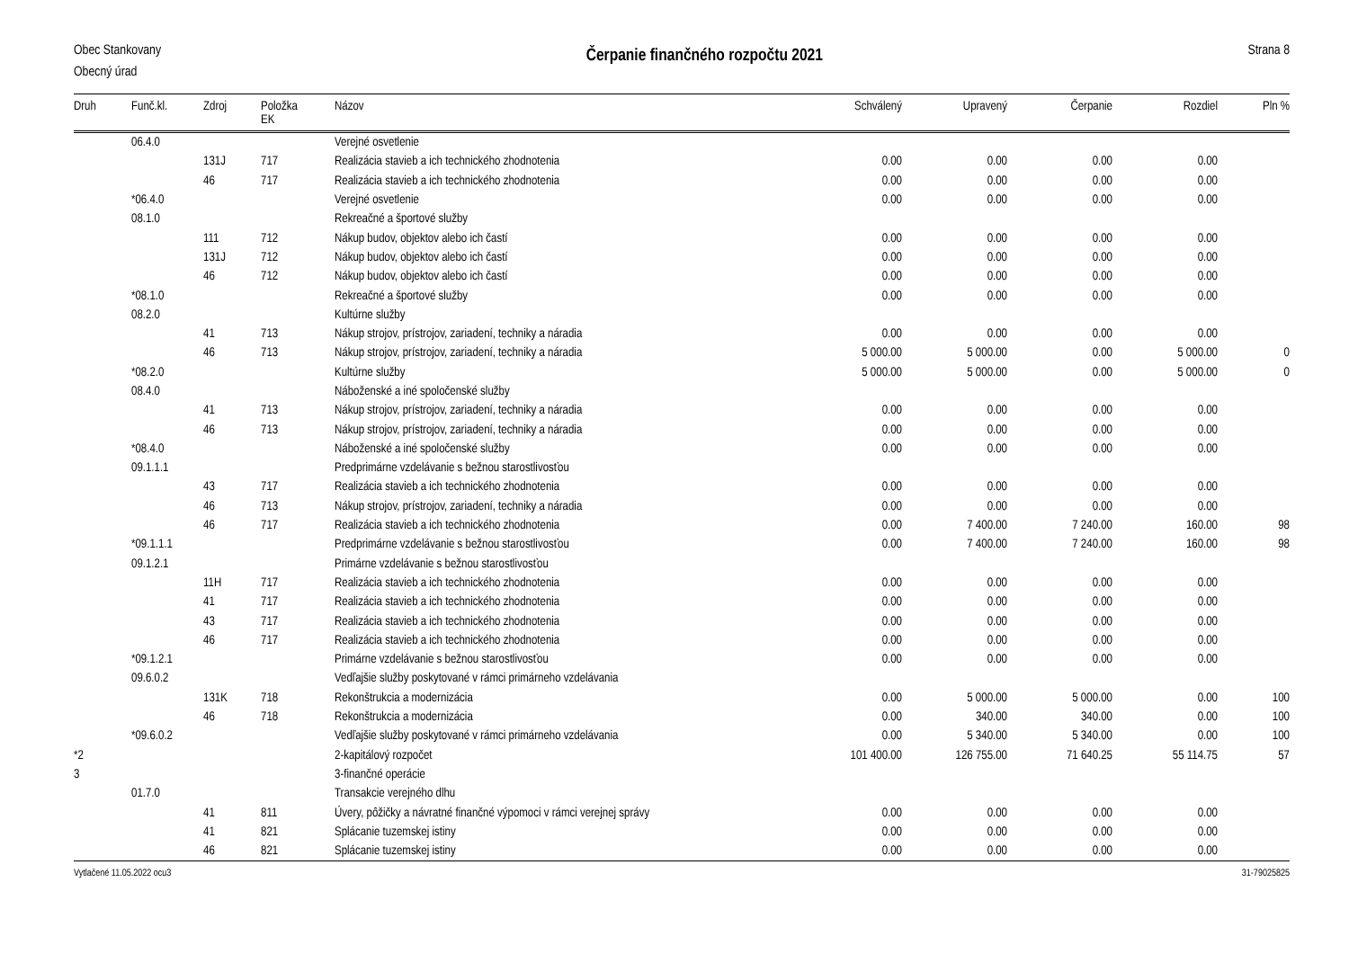Obec Stankovany
Obecný úrad
Čerpanie finančného rozpočtu 2021
Strana 8
| Druh | Funč.kl. | Zdroj | Položka EK | Názov | Schválený | Upravený | Čerpanie | Rozdiel | Pln % |
| --- | --- | --- | --- | --- | --- | --- | --- | --- | --- |
| | 06.4.0 | | | Verejné osvetlenie | | | | | |
| | | 131J | 717 | Realizácia stavieb a ich technického zhodnotenia | 0.00 | 0.00 | 0.00 | 0.00 | |
| | | 46 | 717 | Realizácia stavieb a ich technického zhodnotenia | 0.00 | 0.00 | 0.00 | 0.00 | |
| | *06.4.0 | | | Verejné osvetlenie | 0.00 | 0.00 | 0.00 | 0.00 | |
| | 08.1.0 | | | Rekreačné a športové služby | | | | | |
| | | 111 | 712 | Nákup budov, objektov alebo ich častí | 0.00 | 0.00 | 0.00 | 0.00 | |
| | | 131J | 712 | Nákup budov, objektov alebo ich častí | 0.00 | 0.00 | 0.00 | 0.00 | |
| | | 46 | 712 | Nákup budov, objektov alebo ich častí | 0.00 | 0.00 | 0.00 | 0.00 | |
| | *08.1.0 | | | Rekreačné a športové služby | 0.00 | 0.00 | 0.00 | 0.00 | |
| | 08.2.0 | | | Kultúrne služby | | | | | |
| | | 41 | 713 | Nákup strojov, prístrojov, zariadení, techniky a náradia | 0.00 | 0.00 | 0.00 | 0.00 | |
| | | 46 | 713 | Nákup strojov, prístrojov, zariadení, techniky a náradia | 5 000.00 | 5 000.00 | 0.00 | 5 000.00 | 0 |
| | *08.2.0 | | | Kultúrne služby | 5 000.00 | 5 000.00 | 0.00 | 5 000.00 | 0 |
| | 08.4.0 | | | Náboženské a iné spoločenské služby | | | | | |
| | | 41 | 713 | Nákup strojov, prístrojov, zariadení, techniky a náradia | 0.00 | 0.00 | 0.00 | 0.00 | |
| | | 46 | 713 | Nákup strojov, prístrojov, zariadení, techniky a náradia | 0.00 | 0.00 | 0.00 | 0.00 | |
| | *08.4.0 | | | Náboženské a iné spoločenské služby | 0.00 | 0.00 | 0.00 | 0.00 | |
| | 09.1.1.1 | | | Predprimárne vzdelávanie s bežnou starostlivosťou | | | | | |
| | | 43 | 717 | Realizácia stavieb a ich technického zhodnotenia | 0.00 | 0.00 | 0.00 | 0.00 | |
| | | 46 | 713 | Nákup strojov, prístrojov, zariadení, techniky a náradia | 0.00 | 0.00 | 0.00 | 0.00 | |
| | | 46 | 717 | Realizácia stavieb a ich technického zhodnotenia | 0.00 | 7 400.00 | 7 240.00 | 160.00 | 98 |
| | *09.1.1.1 | | | Predprimárne vzdelávanie s bežnou starostlivosťou | 0.00 | 7 400.00 | 7 240.00 | 160.00 | 98 |
| | 09.1.2.1 | | | Primárne vzdelávanie s bežnou starostlivosťou | | | | | |
| | | 11H | 717 | Realizácia stavieb a ich technického zhodnotenia | 0.00 | 0.00 | 0.00 | 0.00 | |
| | | 41 | 717 | Realizácia stavieb a ich technického zhodnotenia | 0.00 | 0.00 | 0.00 | 0.00 | |
| | | 43 | 717 | Realizácia stavieb a ich technického zhodnotenia | 0.00 | 0.00 | 0.00 | 0.00 | |
| | | 46 | 717 | Realizácia stavieb a ich technického zhodnotenia | 0.00 | 0.00 | 0.00 | 0.00 | |
| | *09.1.2.1 | | | Primárne vzdelávanie s bežnou starostlivosťou | 0.00 | 0.00 | 0.00 | 0.00 | |
| | 09.6.0.2 | | | Vedľajšie služby poskytované v rámci primárneho vzdelávania | | | | | |
| | | 131K | 718 | Rekonštrukcia a modernizácia | 0.00 | 5 000.00 | 5 000.00 | 0.00 | 100 |
| | | 46 | 718 | Rekonštrukcia a modernizácia | 0.00 | 340.00 | 340.00 | 0.00 | 100 |
| | *09.6.0.2 | | | Vedľajšie služby poskytované v rámci primárneho vzdelávania | 0.00 | 5 340.00 | 5 340.00 | 0.00 | 100 |
| *2 | | | | 2-kapitálový rozpočet | 101 400.00 | 126 755.00 | 71 640.25 | 55 114.75 | 57 |
| 3 | | | | 3-finančné operácie | | | | | |
| | 01.7.0 | | | Transakcie verejného dlhu | | | | | |
| | | 41 | 811 | Úvery, pôžičky a návratné finančné výpomoci v rámci verejnej správy | 0.00 | 0.00 | 0.00 | 0.00 | |
| | | 41 | 821 | Splácanie tuzemskej istiny | 0.00 | 0.00 | 0.00 | 0.00 | |
| | | 46 | 821 | Splácanie tuzemskej istiny | 0.00 | 0.00 | 0.00 | 0.00 | |
Vytlačené 11.05.2022 ocu3 31-79025825